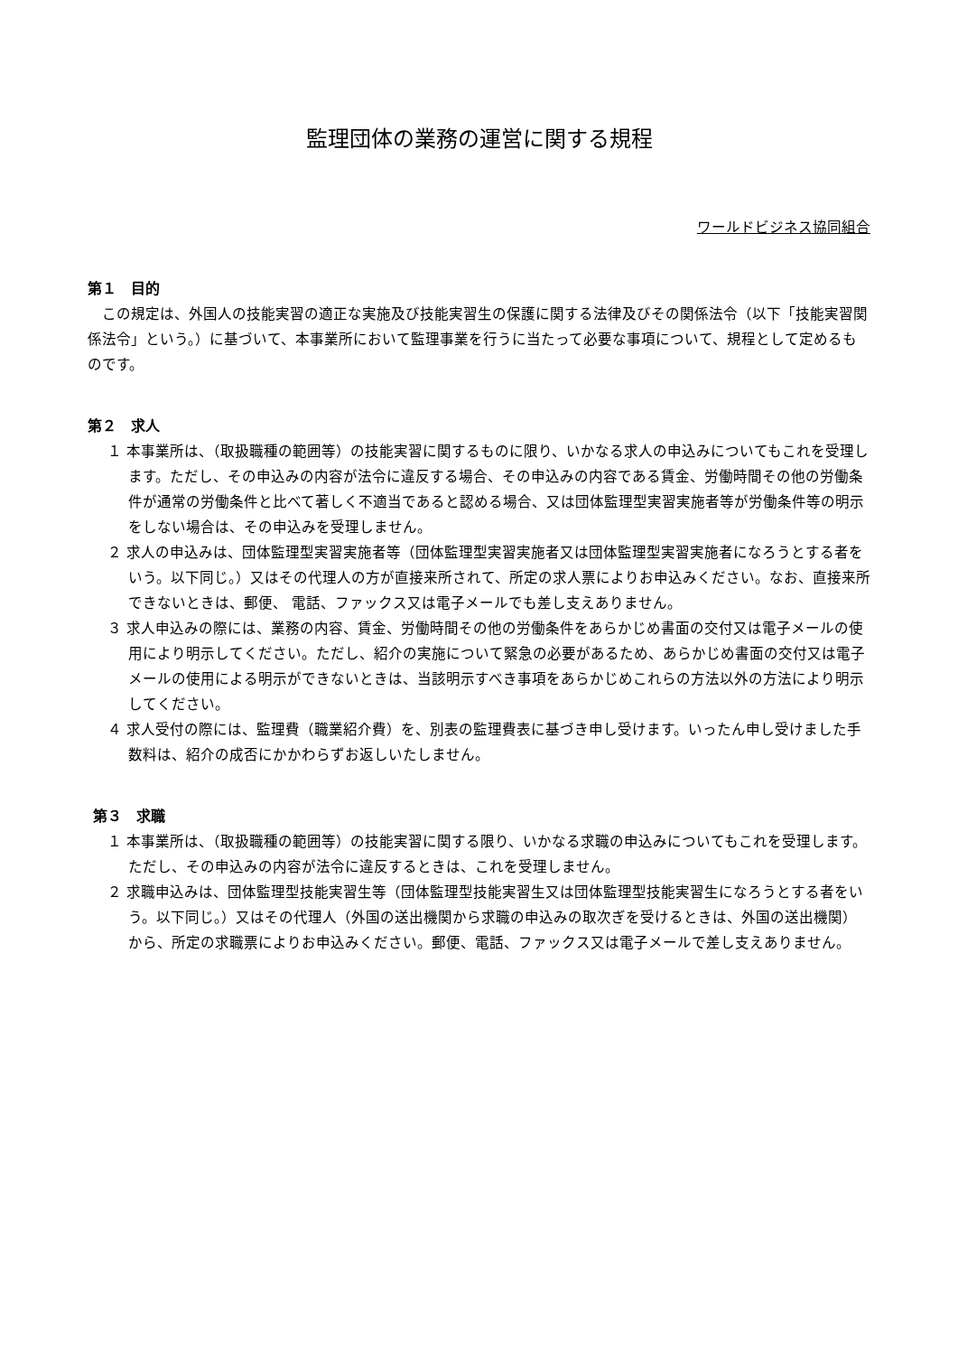監理団体の業務の運営に関する規程
ワールドビジネス協同組合
第１　目的
この規定は、外国人の技能実習の適正な実施及び技能実習生の保護に関する法律及びその関係法令（以下「技能実習関係法令」という。）に基づいて、本事業所において監理事業を行うに当たって必要な事項について、規程として定めるものです。
第２　求人
１ 本事業所は、（取扱職種の範囲等）の技能実習に関するものに限り、いかなる求人の申込みについてもこれを受理します。ただし、その申込みの内容が法令に違反する場合、その申込みの内容である賃金、労働時間その他の労働条件が通常の労働条件と比べて著しく不適当であると認める場合、又は団体監理型実習実施者等が労働条件等の明示をしない場合は、その申込みを受理しません。
２ 求人の申込みは、団体監理型実習実施者等（団体監理型実習実施者又は団体監理型実習実施者になろうとする者をいう。以下同じ。）又はその代理人の方が直接来所されて、所定の求人票によりお申込みください。なお、直接来所できないときは、郵便、 電話、ファックス又は電子メールでも差し支えありません。
３ 求人申込みの際には、業務の内容、賃金、労働時間その他の労働条件をあらかじめ書面の交付又は電子メールの使用により明示してください。ただし、紹介の実施について緊急の必要があるため、あらかじめ書面の交付又は電子メールの使用による明示ができないときは、当該明示すべき事項をあらかじめこれらの方法以外の方法により明示してください。
４ 求人受付の際には、監理費（職業紹介費）を、別表の監理費表に基づき申し受けます。いったん申し受けました手数料は、紹介の成否にかかわらずお返しいたしません。
第３　求職
１ 本事業所は、（取扱職種の範囲等）の技能実習に関する限り、いかなる求職の申込みについてもこれを受理します。ただし、その申込みの内容が法令に違反するときは、これを受理しません。
２ 求職申込みは、団体監理型技能実習生等（団体監理型技能実習生又は団体監理型技能実習生になろうとする者をいう。以下同じ。）又はその代理人（外国の送出機関から求職の申込みの取次ぎを受けるときは、外国の送出機関）から、所定の求職票によりお申込みください。郵便、電話、ファックス又は電子メールで差し支えありません。